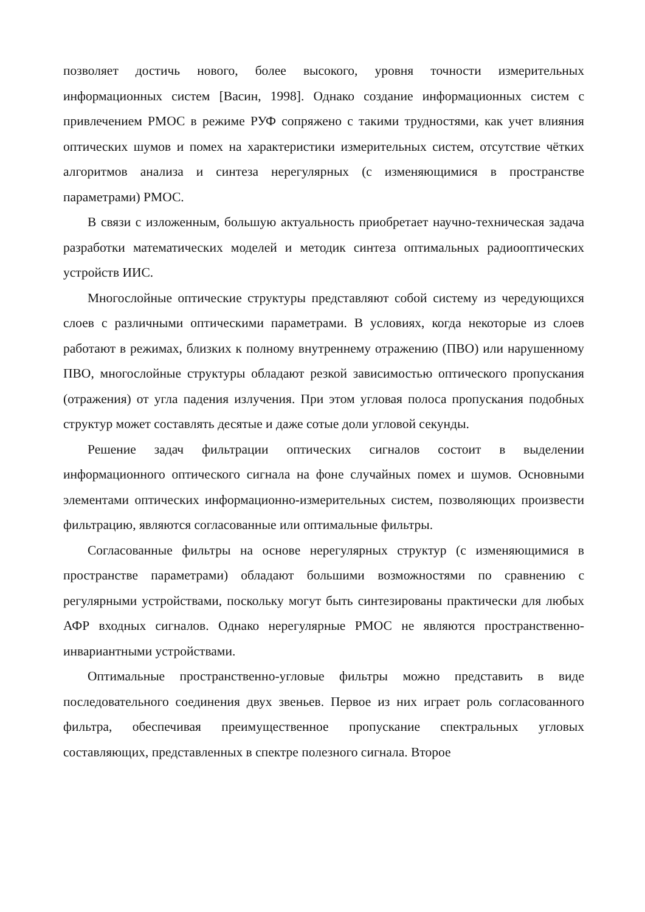позволяет достичь нового, более высокого, уровня точности измерительных информационных систем [Васин, 1998]. Однако создание информационных систем с привлечением РМОС в режиме РУФ сопряжено с такими трудностями, как учет влияния оптических шумов и помех на характеристики измерительных систем, отсутствие чётких алгоритмов анализа и синтеза нерегулярных (с изменяющимися в пространстве параметрами) РМОС.
В связи с изложенным, большую актуальность приобретает научно-техническая задача разработки математических моделей и методик синтеза оптимальных радиооптических устройств ИИС.
Многослойные оптические структуры представляют собой систему из чередующихся слоев с различными оптическими параметрами. В условиях, когда некоторые из слоев работают в режимах, близких к полному внутреннему отражению (ПВО) или нарушенному ПВО, многослойные структуры обладают резкой зависимостью оптического пропускания (отражения) от угла падения излучения. При этом угловая полоса пропускания подобных структур может составлять десятые и даже сотые доли угловой секунды.
Решение задач фильтрации оптических сигналов состоит в выделении информационного оптического сигнала на фоне случайных помех и шумов. Основными элементами оптических информационно-измерительных систем, позволяющих произвести фильтрацию, являются согласованные или оптимальные фильтры.
Согласованные фильтры на основе нерегулярных структур (с изменяющимися в пространстве параметрами) обладают большими возможностями по сравнению с регулярными устройствами, поскольку могут быть синтезированы практически для любых АФР входных сигналов. Однако нерегулярные РМОС не являются пространственно-инвариантными устройствами.
Оптимальные пространственно-угловые фильтры можно представить в виде последовательного соединения двух звеньев. Первое из них играет роль согласованного фильтра, обеспечивая преимущественное пропускание спектральных угловых составляющих, представленных в спектре полезного сигнала. Второе